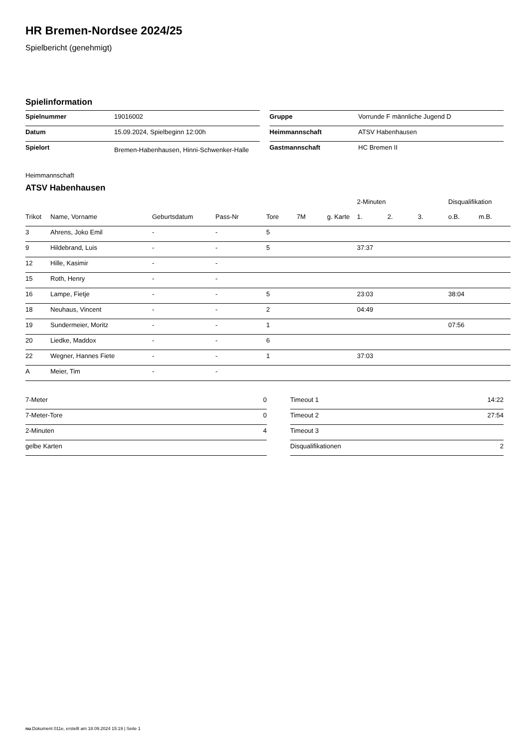HR Bremen-Nordsee 2024/25
Spielbericht (genehmigt)
Spielinformation
| Spielnummer | 19016002 |
| Datum | 15.09.2024, Spielbeginn 12:00h |
| Spielort | Bremen-Habenhausen, Hinni-Schwenker-Halle |
| Gruppe | Vorrunde F männliche Jugend D |
| Heimmannschaft | ATSV Habenhausen |
| Gastmannschaft | HC Bremen II |
Heimmannschaft
ATSV Habenhausen
| | | | | | | | 2-Minuten | | | Disqualifikation | |
| --- | --- | --- | --- | --- | --- | --- | --- | --- | --- | --- | --- |
| Trikot | Name, Vorname | Geburtsdatum | Pass-Nr | Tore | 7M | g. Karte | 1. | 2. | 3. | o.B. | m.B. |
| 3 | Ahrens, Joko Emil | - | - | 5 | | | | | | | |
| 9 | Hildebrand, Luis | - | - | 5 | | | 37:37 | | | | |
| 12 | Hille, Kasimir | - | - | | | | | | | | |
| 15 | Roth, Henry | - | - | | | | | | | | |
| 16 | Lampe, Fietje | - | - | 5 | | | 23:03 | | | 38:04 | |
| 18 | Neuhaus, Vincent | - | - | 2 | | | 04:49 | | | | |
| 19 | Sundermeier, Moritz | - | - | 1 | | | | | | 07:56 | |
| 20 | Liedke, Maddox | - | - | 6 | | | | | | | |
| 22 | Wegner, Hannes Fiete | - | - | 1 | | | 37:03 | | | | |
| A | Meier, Tim | - | - | | | | | | | | |
| 7-Meter | 0 |
| 7-Meter-Tore | 0 |
| 2-Minuten | 4 |
| gelbe Karten | |
| Timeout 1 | 14:22 |
| Timeout 2 | 27:54 |
| Timeout 3 | |
| Disqualifikationen | 2 |
nu.Dokument 011e, erstellt am 18.09.2024 15:19 | Seite 1